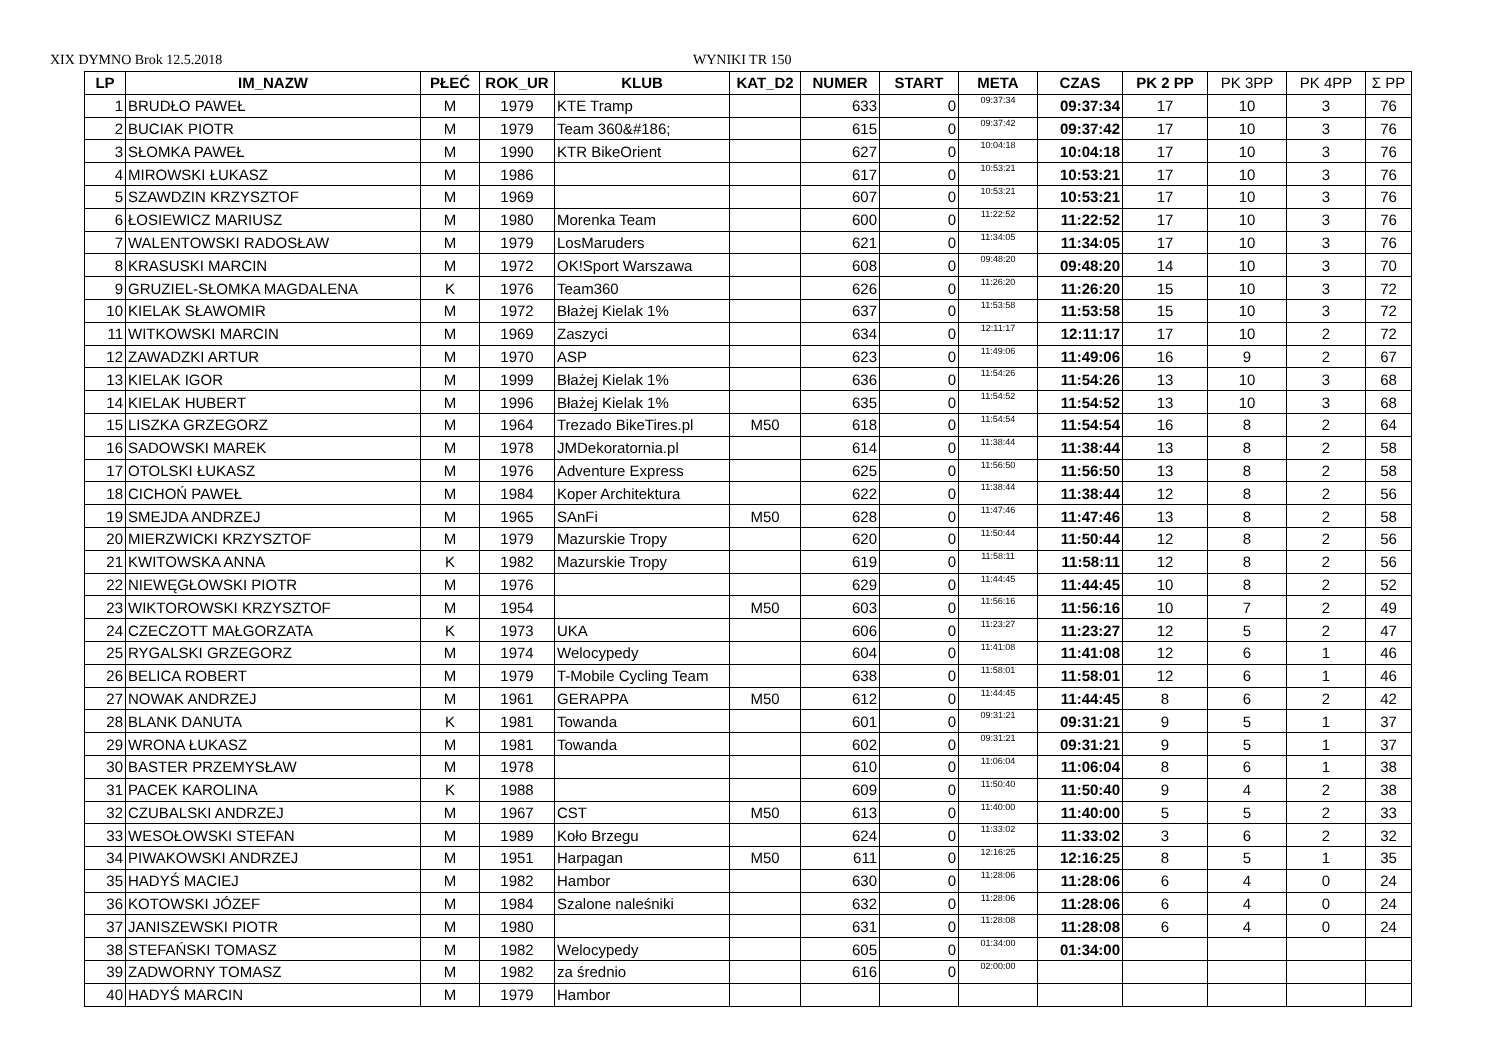XIX DYMNO Brok 12.5.2018 WYNIKI TR 150
| LP | IM_NAZW | PŁEĆ | ROK_UR | KLUB | KAT_D2 | NUMER | START | META | CZAS | PK 2 PP | PK 3PP | PK 4PP | Σ PP |
| --- | --- | --- | --- | --- | --- | --- | --- | --- | --- | --- | --- | --- | --- |
| 1 | BRUDŁO PAWEŁ | M | 1979 | KTE Tramp | | 633 | 0 | 09:37:34 | 09:37:34 | 17 | 10 | 3 | 76 |
| 2 | BUCIAK PIOTR | M | 1979 | Team 360&#186; | | 615 | 0 | 09:37:42 | 09:37:42 | 17 | 10 | 3 | 76 |
| 3 | SŁOMKA PAWEŁ | M | 1990 | KTR BikeOrient | | 627 | 0 | 10:04:18 | 10:04:18 | 17 | 10 | 3 | 76 |
| 4 | MIROWSKI ŁUKASZ | M | 1986 | | | 617 | 0 | 10:53:21 | 10:53:21 | 17 | 10 | 3 | 76 |
| 5 | SZAWDZIN KRZYSZTOF | M | 1969 | | | 607 | 0 | 10:53:21 | 10:53:21 | 17 | 10 | 3 | 76 |
| 6 | ŁOSIEWICZ MARIUSZ | M | 1980 | Morenka Team | | 600 | 0 | 11:22:52 | 11:22:52 | 17 | 10 | 3 | 76 |
| 7 | WALENTOWSKI RADOSŁAW | M | 1979 | LosMaruders | | 621 | 0 | 11:34:05 | 11:34:05 | 17 | 10 | 3 | 76 |
| 8 | KRASUSKI MARCIN | M | 1972 | OK!Sport Warszawa | | 608 | 0 | 09:48:20 | 09:48:20 | 14 | 10 | 3 | 70 |
| 9 | GRUZIEL-SŁOMKA MAGDALENA | K | 1976 | Team360 | | 626 | 0 | 11:26:20 | 11:26:20 | 15 | 10 | 3 | 72 |
| 10 | KIELAK SŁAWOMIR | M | 1972 | Błażej Kielak 1% | | 637 | 0 | 11:53:58 | 11:53:58 | 15 | 10 | 3 | 72 |
| 11 | WITKOWSKI MARCIN | M | 1969 | Zaszyci | | 634 | 0 | 12:11:17 | 12:11:17 | 17 | 10 | 2 | 72 |
| 12 | ZAWADZKI ARTUR | M | 1970 | ASP | | 623 | 0 | 11:49:06 | 11:49:06 | 16 | 9 | 2 | 67 |
| 13 | KIELAK IGOR | M | 1999 | Błażej Kielak 1% | | 636 | 0 | 11:54:26 | 11:54:26 | 13 | 10 | 3 | 68 |
| 14 | KIELAK HUBERT | M | 1996 | Błażej Kielak 1% | | 635 | 0 | 11:54:52 | 11:54:52 | 13 | 10 | 3 | 68 |
| 15 | LISZKA GRZEGORZ | M | 1964 | Trezado BikeTires.pl | M50 | 618 | 0 | 11:54:54 | 11:54:54 | 16 | 8 | 2 | 64 |
| 16 | SADOWSKI MAREK | M | 1978 | JMDekoratornia.pl | | 614 | 0 | 11:38:44 | 11:38:44 | 13 | 8 | 2 | 58 |
| 17 | OTOLSKI ŁUKASZ | M | 1976 | Adventure Express | | 625 | 0 | 11:56:50 | 11:56:50 | 13 | 8 | 2 | 58 |
| 18 | CICHOŃ PAWEŁ | M | 1984 | Koper Architektura | | 622 | 0 | 11:38:44 | 11:38:44 | 12 | 8 | 2 | 56 |
| 19 | SMEJDA ANDRZEJ | M | 1965 | SAnFi | M50 | 628 | 0 | 11:47:46 | 11:47:46 | 13 | 8 | 2 | 58 |
| 20 | MIERZWICKI KRZYSZTOF | M | 1979 | Mazurskie Tropy | | 620 | 0 | 11:50:44 | 11:50:44 | 12 | 8 | 2 | 56 |
| 21 | KWITOWSKA ANNA | K | 1982 | Mazurskie Tropy | | 619 | 0 | 11:58:11 | 11:58:11 | 12 | 8 | 2 | 56 |
| 22 | NIEWĘGŁOWSKI PIOTR | M | 1976 | | | 629 | 0 | 11:44:45 | 11:44:45 | 10 | 8 | 2 | 52 |
| 23 | WIKTOROWSKI KRZYSZTOF | M | 1954 | | M50 | 603 | 0 | 11:56:16 | 11:56:16 | 10 | 7 | 2 | 49 |
| 24 | CZECZOTT MAŁGORZATA | K | 1973 | UKA | | 606 | 0 | 11:23:27 | 11:23:27 | 12 | 5 | 2 | 47 |
| 25 | RYGALSKI GRZEGORZ | M | 1974 | Welocypedy | | 604 | 0 | 11:41:08 | 11:41:08 | 12 | 6 | 1 | 46 |
| 26 | BELICA ROBERT | M | 1979 | T-Mobile Cycling Team | | 638 | 0 | 11:58:01 | 11:58:01 | 12 | 6 | 1 | 46 |
| 27 | NOWAK ANDRZEJ | M | 1961 | GERAPPA | M50 | 612 | 0 | 11:44:45 | 11:44:45 | 8 | 6 | 2 | 42 |
| 28 | BLANK DANUTA | K | 1981 | Towanda | | 601 | 0 | 09:31:21 | 09:31:21 | 9 | 5 | 1 | 37 |
| 29 | WRONA ŁUKASZ | M | 1981 | Towanda | | 602 | 0 | 09:31:21 | 09:31:21 | 9 | 5 | 1 | 37 |
| 30 | BASTER PRZEMYSŁAW | M | 1978 | | | 610 | 0 | 11:06:04 | 11:06:04 | 8 | 6 | 1 | 38 |
| 31 | PACEK KAROLINA | K | 1988 | | | 609 | 0 | 11:50:40 | 11:50:40 | 9 | 4 | 2 | 38 |
| 32 | CZUBALSKI ANDRZEJ | M | 1967 | CST | M50 | 613 | 0 | 11:40:00 | 11:40:00 | 5 | 5 | 2 | 33 |
| 33 | WESOŁOWSKI STEFAN | M | 1989 | Koło Brzegu | | 624 | 0 | 11:33:02 | 11:33:02 | 3 | 6 | 2 | 32 |
| 34 | PIWAKOWSKI ANDRZEJ | M | 1951 | Harpagan | M50 | 611 | 0 | 12:16:25 | 12:16:25 | 8 | 5 | 1 | 35 |
| 35 | HADYŚ MACIEJ | M | 1982 | Hambor | | 630 | 0 | 11:28:06 | 11:28:06 | 6 | 4 | 0 | 24 |
| 36 | KOTOWSKI JÓZEF | M | 1984 | Szalone naleśniki | | 632 | 0 | 11:28:06 | 11:28:06 | 6 | 4 | 0 | 24 |
| 37 | JANISZEWSKI PIOTR | M | 1980 | | | 631 | 0 | 11:28:08 | 11:28:08 | 6 | 4 | 0 | 24 |
| 38 | STEFAŃSKI TOMASZ | M | 1982 | Welocypedy | | 605 | 0 | 01:34:00 | 01:34:00 | | | | |
| 39 | ZADWORNY TOMASZ | M | 1982 | za średnio | | 616 | 0 | 02:00:00 | | | | | |
| 40 | HADYŚ MARCIN | M | 1979 | Hambor | | | | | | | | | |